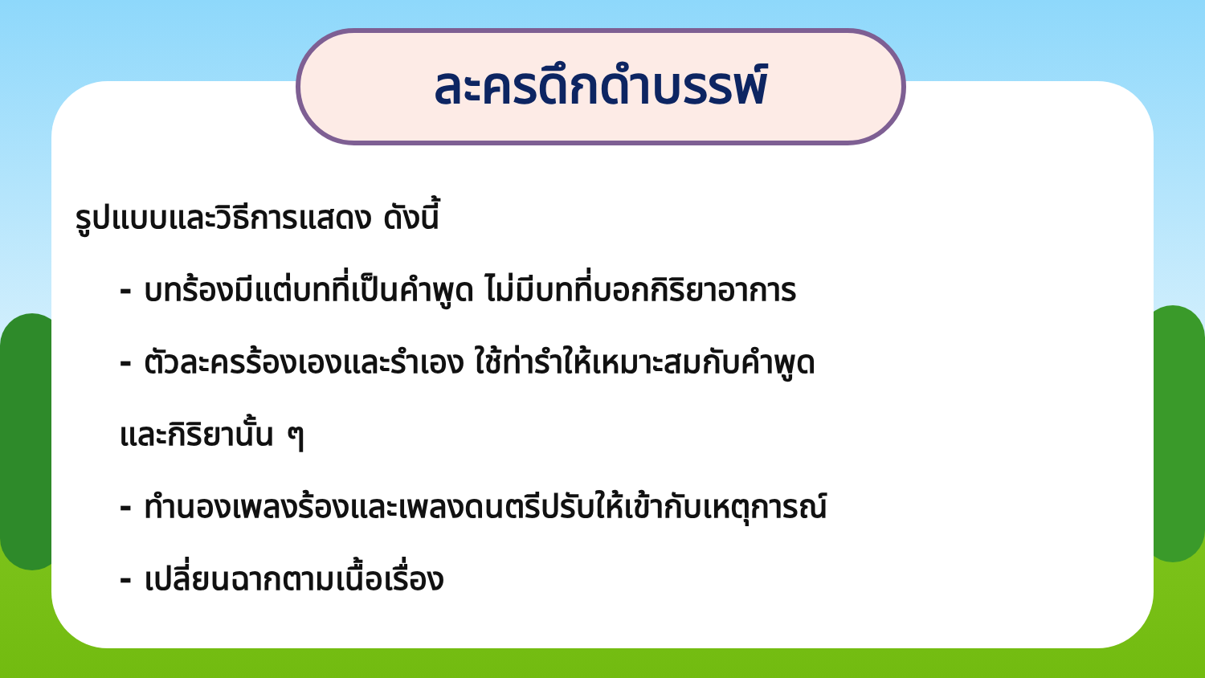ละครดึกดำบรรพ์
รูปแบบและวิธีการแสดง ดังนี้
- บทร้องมีแต่บทที่เป็นคำพูด ไม่มีบทที่บอกกิริยาอาการ
- ตัวละครร้องเองและรำเอง ใช้ท่ารำให้เหมาะสมกับคำพูด
และกิริยานั้น ๆ
- ทำนองเพลงร้องและเพลงดนตรีปรับให้เข้ากับเหตุการณ์
- เปลี่ยนฉากตามเนื้อเรื่อง